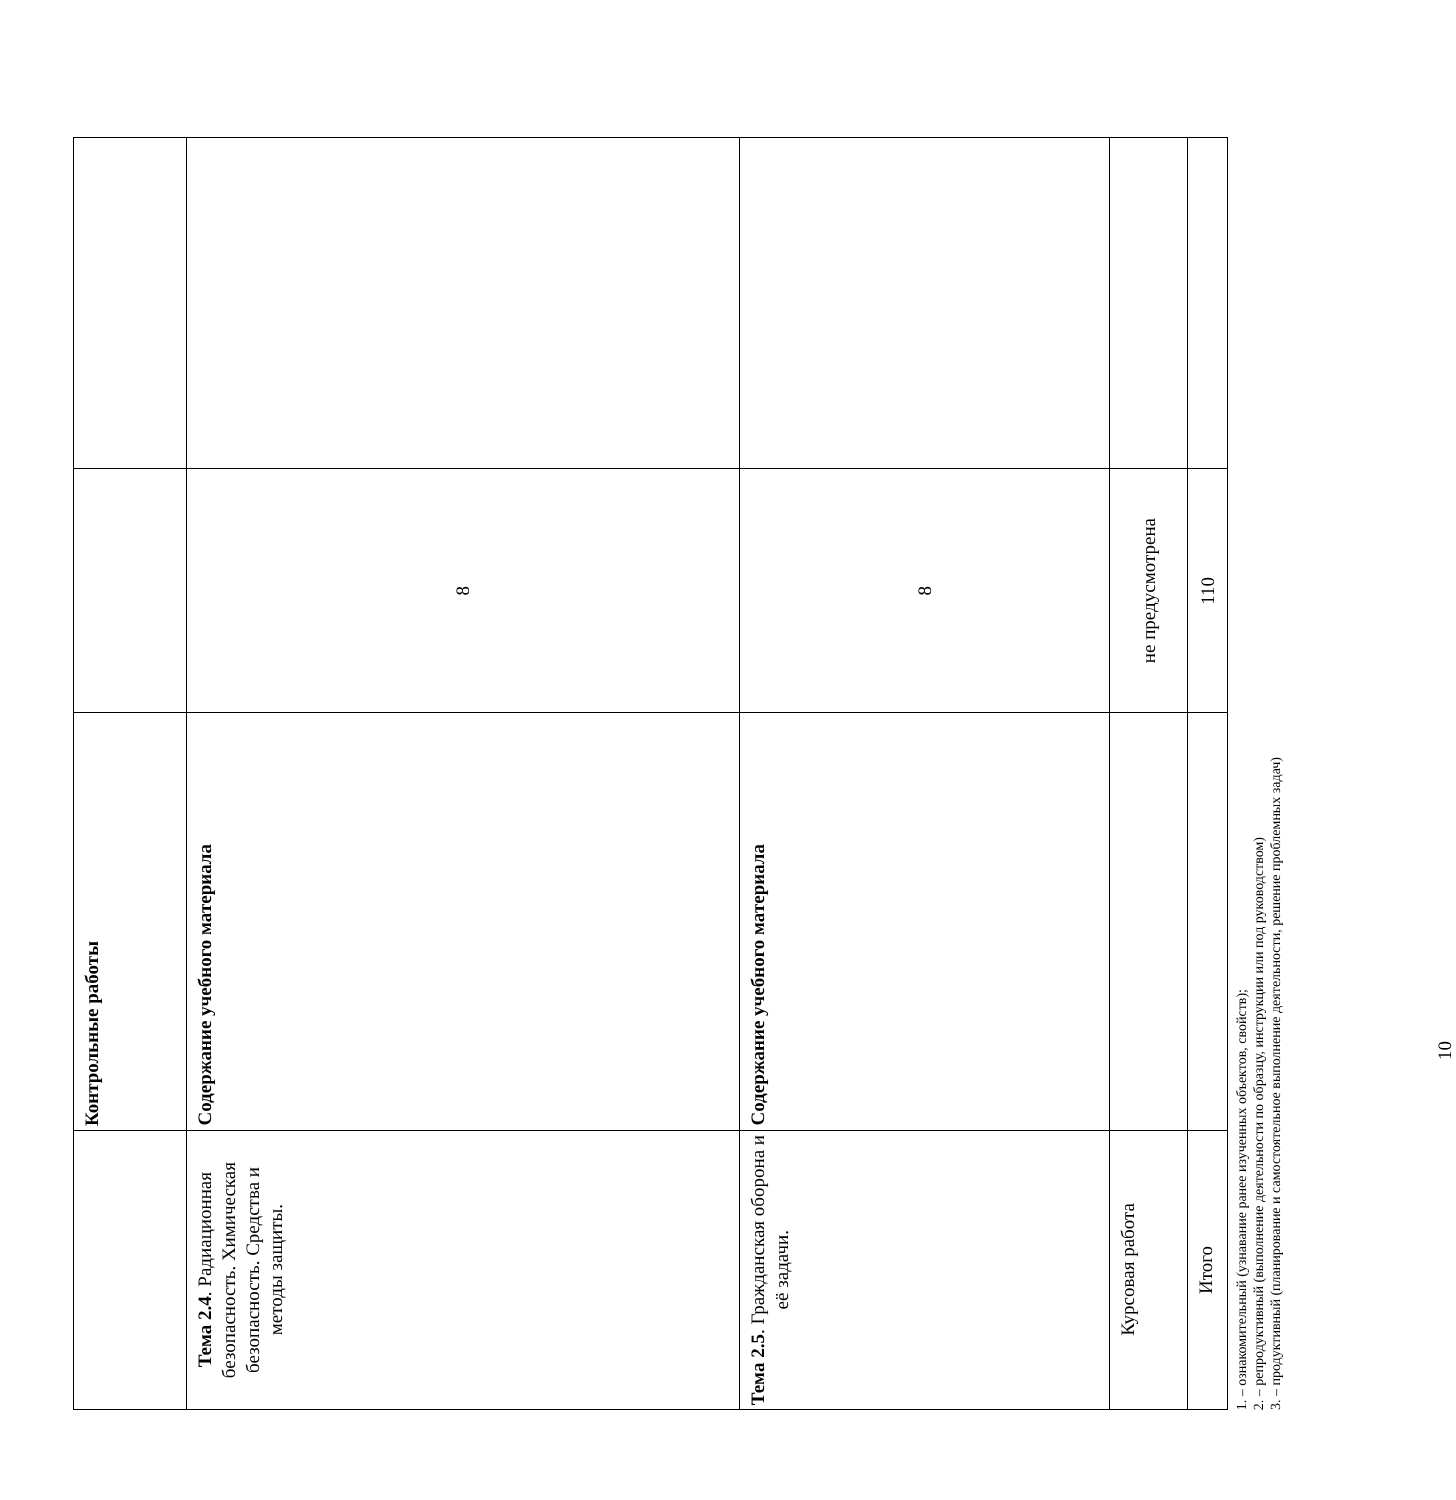| | Контрольные работы | | |
| Тема 2.4 . Радиационная безопасность. Химическая безопасность. Средства и методы защиты. | Содержание учебного материала | 8 | |
| Тема 2.5 . Гражданская оборона и её задачи. | Содержание учебного материала | 8 | |
| Курсовая работа | | не предусмотрена | |
| Итого | | 110 | |
1. – ознакомительный (узнавание ранее изученных объектов, свойств);
2. – репродуктивный (выполнение деятельности по образцу, инструкции или под руководством)
3. – продуктивный (планирование и самостоятельное выполнение деятельности, решение проблемных задач)
10